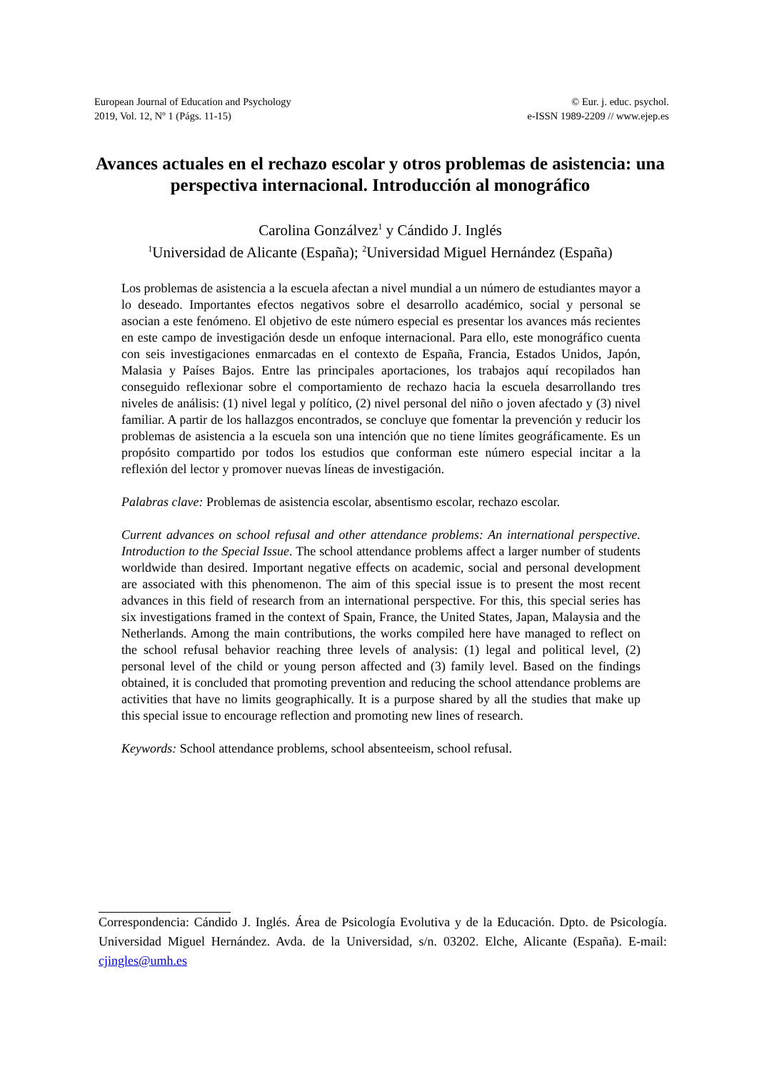European Journal of Education and Psychology
2019, Vol. 12, Nº 1 (Págs. 11-15)
© Eur. j. educ. psychol.
e-ISSN 1989-2209 // www.ejep.es
Avances actuales en el rechazo escolar y otros problemas de asistencia: una perspectiva internacional. Introducción al monográfico
Carolina Gonzálvez<sup>1</sup> y Cándido J. Inglés
<sup>1</sup> Universidad de Alicante (España); <sup>2</sup>Universidad Miguel Hernández (España)
Los problemas de asistencia a la escuela afectan a nivel mundial a un número de estudiantes mayor a lo deseado. Importantes efectos negativos sobre el desarrollo académico, social y personal se asocian a este fenómeno. El objetivo de este número especial es presentar los avances más recientes en este campo de investigación desde un enfoque internacional. Para ello, este monográfico cuenta con seis investigaciones enmarcadas en el contexto de España, Francia, Estados Unidos, Japón, Malasia y Países Bajos. Entre las principales aportaciones, los trabajos aquí recopilados han conseguido reflexionar sobre el comportamiento de rechazo hacia la escuela desarrollando tres niveles de análisis: (1) nivel legal y político, (2) nivel personal del niño o joven afectado y (3) nivel familiar. A partir de los hallazgos encontrados, se concluye que fomentar la prevención y reducir los problemas de asistencia a la escuela son una intención que no tiene límites geográficamente. Es un propósito compartido por todos los estudios que conforman este número especial incitar a la reflexión del lector y promover nuevas líneas de investigación.
Palabras clave: Problemas de asistencia escolar, absentismo escolar, rechazo escolar.
Current advances on school refusal and other attendance problems: An international perspective. Introduction to the Special Issue. The school attendance problems affect a larger number of students worldwide than desired. Important negative effects on academic, social and personal development are associated with this phenomenon. The aim of this special issue is to present the most recent advances in this field of research from an international perspective. For this, this special series has six investigations framed in the context of Spain, France, the United States, Japan, Malaysia and the Netherlands. Among the main contributions, the works compiled here have managed to reflect on the school refusal behavior reaching three levels of analysis: (1) legal and political level, (2) personal level of the child or young person affected and (3) family level. Based on the findings obtained, it is concluded that promoting prevention and reducing the school attendance problems are activities that have no limits geographically. It is a purpose shared by all the studies that make up this special issue to encourage reflection and promoting new lines of research.
Keywords: School attendance problems, school absenteeism, school refusal.
Correspondencia: Cándido J. Inglés. Área de Psicología Evolutiva y de la Educación. Dpto. de Psicología. Universidad Miguel Hernández. Avda. de la Universidad, s/n. 03202. Elche, Alicante (España). E-mail: cjingles@umh.es